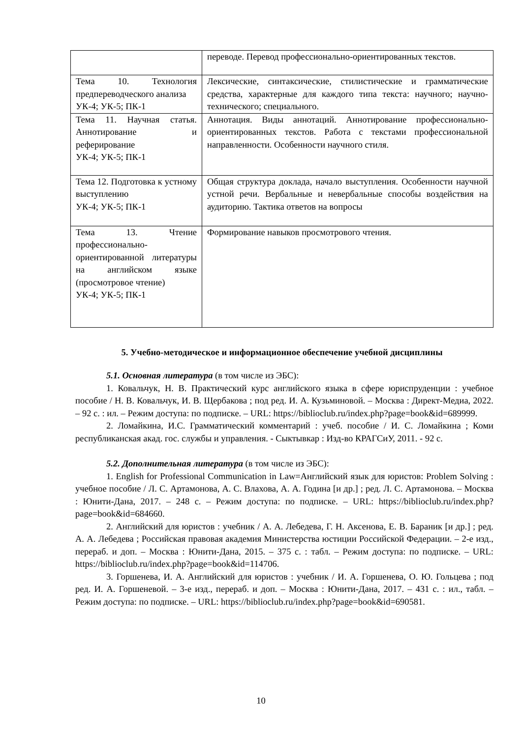| | переводе. Перевод профессионально-ориентированных текстов. |
| Тема 10. Технология предпереводческого анализа УК-4; УК-5; ПК-1 | Лексические, синтаксические, стилистические и грамматические средства, характерные для каждого типа текста: научного; научно-технического; специального. |
| Тема 11. Научная статья. Аннотирование и реферирование УК-4; УК-5; ПК-1 | Аннотация. Виды аннотаций. Аннотирование профессионально-ориентированных текстов. Работа с текстами профессиональной направленности. Особенности научного стиля. |
| Тема 12. Подготовка к устному выступлению УК-4; УК-5; ПК-1 | Общая структура доклада, начало выступления. Особенности научной устной речи. Вербальные и невербальные способы воздействия на аудиторию. Тактика ответов на вопросы |
| Тема 13. Чтение профессионально-ориентированной литературы на английском языке (просмотровое чтение) УК-4; УК-5; ПК-1 | Формирование навыков просмотрового чтения. |
5. Учебно-методическое и информационное обеспечение учебной дисциплины
5.1. Основная литература (в том числе из ЭБС):
1. Ковальчук, Н. В. Практический курс английского языка в сфере юриспруденции : учебное пособие / Н. В. Ковальчук, И. В. Щербакова ; под ред. И. А. Кузьминовой. – Москва : Директ-Медиа, 2022. – 92 с. : ил. – Режим доступа: по подписке. – URL: https://biblioclub.ru/index.php?page=book&id=689999.
2. Ломайкина, И.С. Грамматический комментарий : учеб. пособие / И. С. Ломайкина ; Коми республиканская акад. гос. службы и управления. - Сыктывкар : Изд-во КРАГСиУ, 2011. - 92 с.
5.2. Дополнительная литература (в том числе из ЭБС):
1. English for Professional Communication in Law=Английский язык для юристов: Problem Solving : учебное пособие / Л. С. Артамонова, А. С. Влахова, А. А. Година [и др.] ; ред. Л. С. Артамонова. – Москва : Юнити-Дана, 2017. – 248 с. – Режим доступа: по подписке. – URL: https://biblioclub.ru/index.php?page=book&id=684660.
2. Английский для юристов : учебник / А. А. Лебедева, Г. Н. Аксенова, Е. В. Бараник [и др.] ; ред. А. А. Лебедева ; Российская правовая академия Министерства юстиции Российской Федерации. – 2-е изд., перераб. и доп. – Москва : Юнити-Дана, 2015. – 375 с. : табл. – Режим доступа: по подписке. – URL: https://biblioclub.ru/index.php?page=book&id=114706.
3. Горшенева, И. А. Английский для юристов : учебник / И. А. Горшенева, О. Ю. Гольцева ; под ред. И. А. Горшеневой. – 3-е изд., перераб. и доп. – Москва : Юнити-Дана, 2017. – 431 с. : ил., табл. – Режим доступа: по подписке. – URL: https://biblioclub.ru/index.php?page=book&id=690581.
10